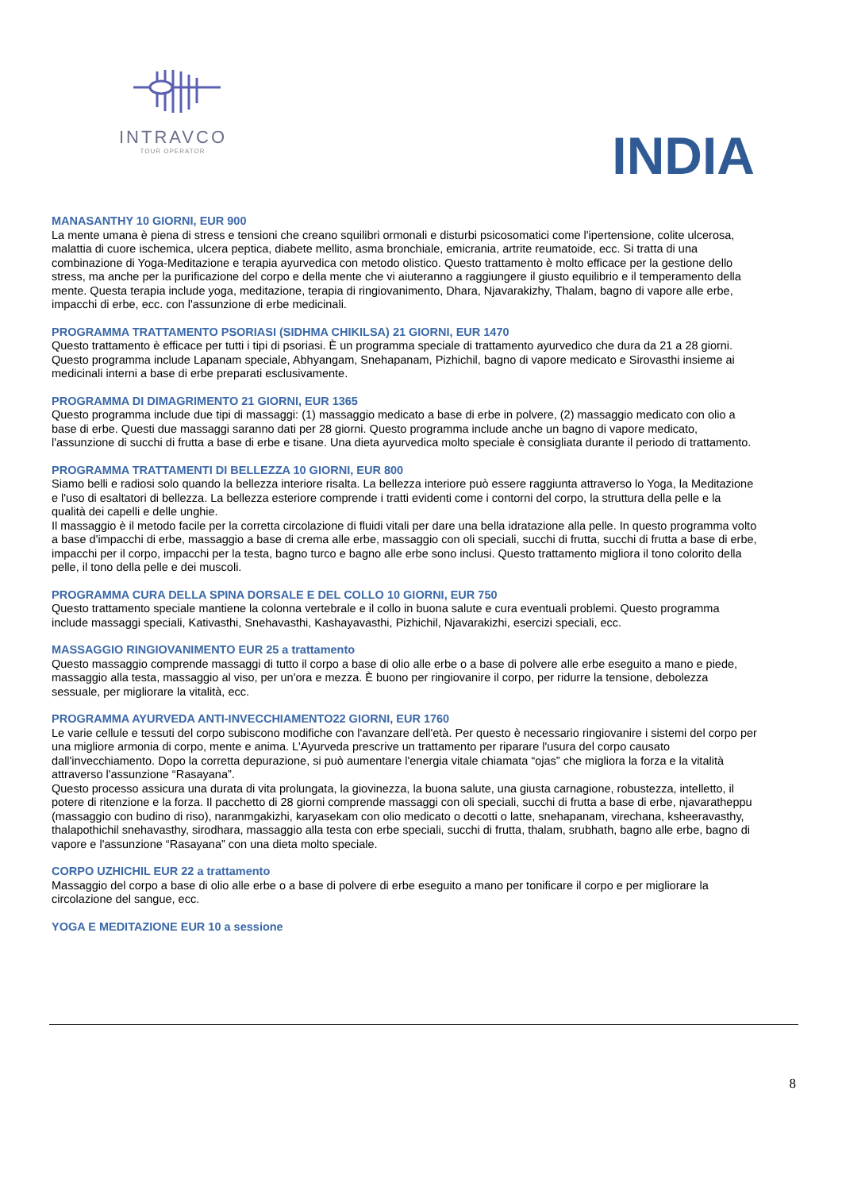INTRAVCO
TOUR OPERATOR
INDIA
MANASANTHY 10 GIORNI, EUR 900
La mente umana è piena di stress e tensioni che creano squilibri ormonali e disturbi psicosomatici come l'ipertensione, colite ulcerosa, malattia di cuore ischemica, ulcera peptica, diabete mellito, asma bronchiale, emicrania, artrite reumatoide, ecc. Si tratta di una combinazione di Yoga-Meditazione e terapia ayurvedica con metodo olistico. Questo trattamento è molto efficace per la gestione dello stress, ma anche per la purificazione del corpo e della mente che vi aiuteranno a raggiungere il giusto equilibrio e il temperamento della mente. Questa terapia include yoga, meditazione, terapia di ringiovanimento, Dhara, Njavarakizhy, Thalam, bagno di vapore alle erbe, impacchi di erbe, ecc. con l'assunzione di erbe medicinali.
PROGRAMMA TRATTAMENTO PSORIASI (SIDHMA CHIKILSA) 21 GIORNI, EUR 1470
Questo trattamento è efficace per tutti i tipi di psoriasi. È un programma speciale di trattamento ayurvedico che dura da 21 a 28 giorni. Questo programma include Lapanam speciale, Abhyangam, Snehapanam, Pizhichil, bagno di vapore medicato e Sirovasthi insieme ai medicinali interni a base di erbe preparati esclusivamente.
PROGRAMMA DI DIMAGRIMENTO 21 GIORNI, EUR 1365
Questo programma include due tipi di massaggi: (1) massaggio medicato a base di erbe in polvere, (2) massaggio medicato con olio a base di erbe. Questi due massaggi saranno dati per 28 giorni. Questo programma include anche un bagno di vapore medicato, l'assunzione di succhi di frutta a base di erbe e tisane. Una dieta ayurvedica molto speciale è consigliata durante il periodo di trattamento.
PROGRAMMA TRATTAMENTI DI BELLEZZA 10 GIORNI, EUR 800
Siamo belli e radiosi solo quando la bellezza interiore risalta. La bellezza interiore può essere raggiunta attraverso lo Yoga, la Meditazione e l'uso di esaltatori di bellezza. La bellezza esteriore comprende i tratti evidenti come i contorni del corpo, la struttura della pelle e la qualità dei capelli e delle unghie.
Il massaggio è il metodo facile per la corretta circolazione di fluidi vitali per dare una bella idratazione alla pelle. In questo programma volto a base d'impacchi di erbe, massaggio a base di crema alle erbe, massaggio con oli speciali, succhi di frutta, succhi di frutta a base di erbe, impacchi per il corpo, impacchi per la testa, bagno turco e bagno alle erbe sono inclusi. Questo trattamento migliora il tono colorito della pelle, il tono della pelle e dei muscoli.
PROGRAMMA CURA DELLA SPINA DORSALE E DEL COLLO 10 GIORNI, EUR 750
Questo trattamento speciale mantiene la colonna vertebrale e il collo in buona salute e cura eventuali problemi. Questo programma include massaggi speciali, Kativasthi, Snehavasthi, Kashayavasthi, Pizhichil, Njavarakizhi, esercizi speciali, ecc.
MASSAGGIO RINGIOVANIMENTO EUR 25 a trattamento
Questo massaggio comprende massaggi di tutto il corpo a base di olio alle erbe o a base di polvere alle erbe eseguito a mano e piede, massaggio alla testa, massaggio al viso, per un'ora e mezza. È buono per ringiovanire il corpo, per ridurre la tensione, debolezza sessuale, per migliorare la vitalità, ecc.
PROGRAMMA AYURVEDA ANTI-INVECCHIAMENTO22 GIORNI, EUR 1760
Le varie cellule e tessuti del corpo subiscono modifiche con l'avanzare dell'età. Per questo è necessario ringiovanire i sistemi del corpo per una migliore armonia di corpo, mente e anima. L'Ayurveda prescrive un trattamento per riparare l'usura del corpo causato dall'invecchiamento. Dopo la corretta depurazione, si può aumentare l'energia vitale chiamata “ojas” che migliora la forza e la vitalità attraverso l'assunzione “Rasayana”.
Questo processo assicura una durata di vita prolungata, la giovinezza, la buona salute, una giusta carnagione, robustezza, intelletto, il potere di ritenzione e la forza. Il pacchetto di 28 giorni comprende massaggi con oli speciali, succhi di frutta a base di erbe, njavaratheppu (massaggio con budino di riso), naranmgakizhi, karyasekam con olio medicato o decotti o latte, snehapanam, virechana, ksheeravasthy, thalapothichil snehavasthy, sirodhara, massaggio alla testa con erbe speciali, succhi di frutta, thalam, srubhath, bagno alle erbe, bagno di vapore e l'assunzione “Rasayana” con una dieta molto speciale.
CORPO UZHICHIL EUR 22 a trattamento
Massaggio del corpo a base di olio alle erbe o a base di polvere di erbe eseguito a mano per tonificare il corpo e per migliorare la circolazione del sangue, ecc.
YOGA E MEDITAZIONE EUR 10 a sessione
8